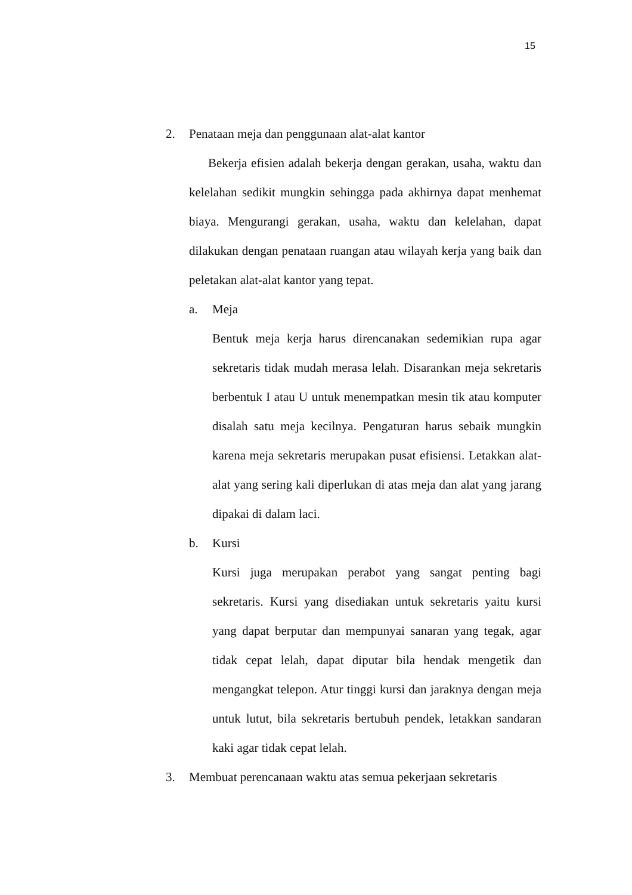15
2. Penataan meja dan penggunaan alat-alat kantor
Bekerja efisien adalah bekerja dengan gerakan, usaha, waktu dan kelelahan sedikit mungkin sehingga pada akhirnya dapat menhemat biaya. Mengurangi gerakan, usaha, waktu dan kelelahan, dapat dilakukan dengan penataan ruangan atau wilayah kerja yang baik dan peletakan alat-alat kantor yang tepat.
a. Meja
Bentuk meja kerja harus direncanakan sedemikian rupa agar sekretaris tidak mudah merasa lelah. Disarankan meja sekretaris berbentuk I atau U untuk menempatkan mesin tik atau komputer disalah satu meja kecilnya. Pengaturan harus sebaik mungkin karena meja sekretaris merupakan pusat efisiensi. Letakkan alat-alat yang sering kali diperlukan di atas meja dan alat yang jarang dipakai di dalam laci.
b. Kursi
Kursi juga merupakan perabot yang sangat penting bagi sekretaris. Kursi yang disediakan untuk sekretaris yaitu kursi yang dapat berputar dan mempunyai sanaran yang tegak, agar tidak cepat lelah, dapat diputar bila hendak mengetik dan mengangkat telepon. Atur tinggi kursi dan jaraknya dengan meja untuk lutut, bila sekretaris bertubuh pendek, letakkan sandaran kaki agar tidak cepat lelah.
3. Membuat perencanaan waktu atas semua pekerjaan sekretaris